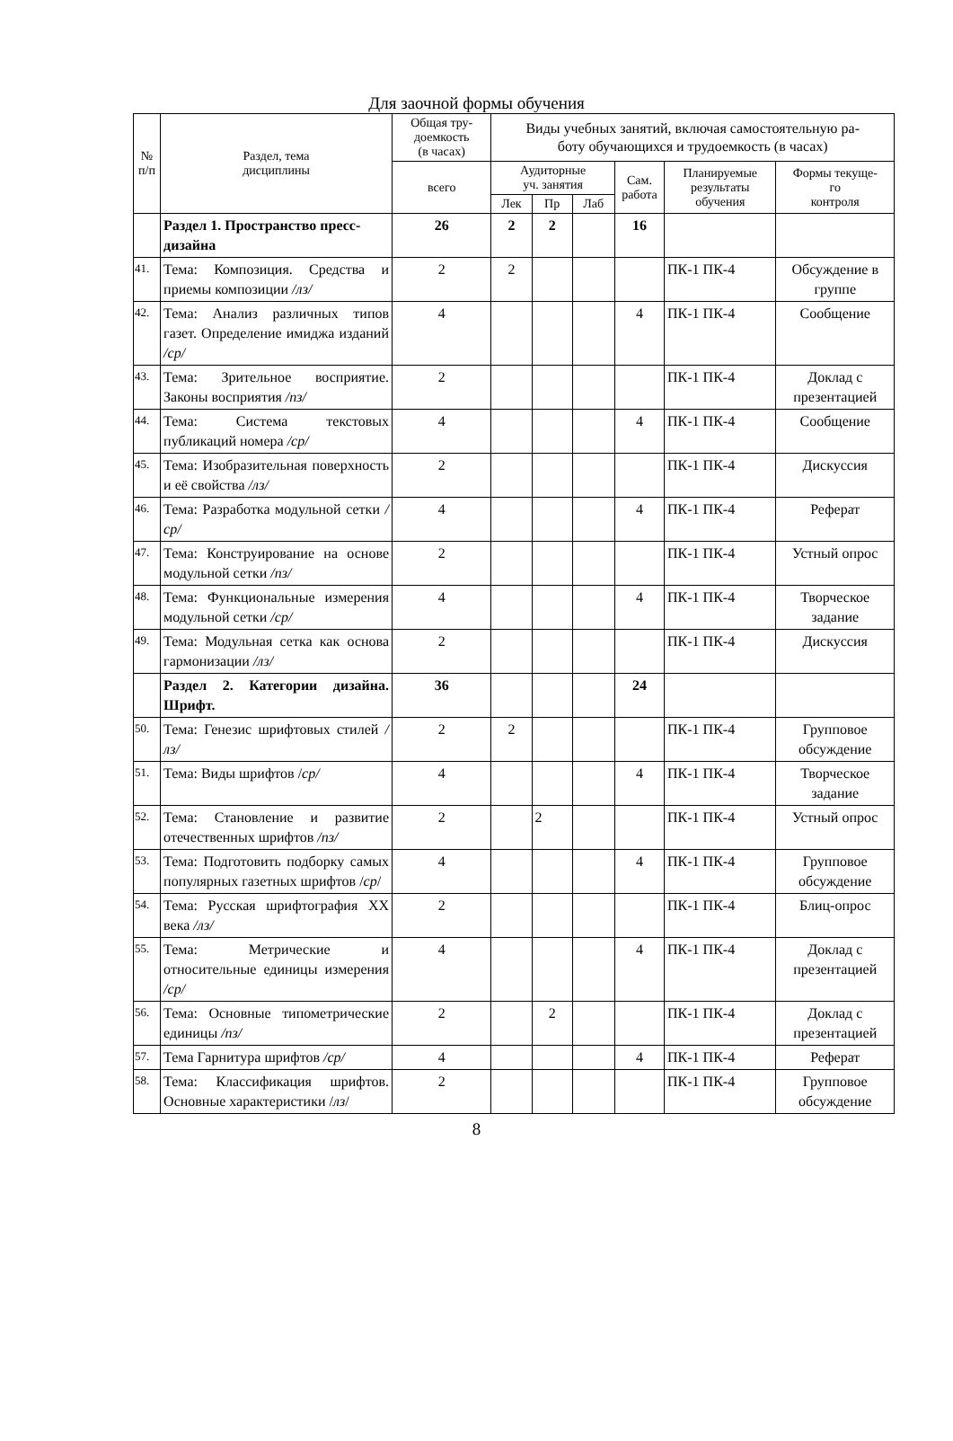Для заочной формы обучения
| № п/п | Раздел, тема дисциплины | Общая тру- доемкость (в часах) | Виды учебных занятий, включая самостоятельную ра- боту обучающихся и трудоемкость (в часах) | | | | | |
| --- | --- | --- | --- | --- | --- | --- | --- | --- |
| | | всего | Аудиторные уч. занятия | | | Сам. работа | Планируемые результаты обучения | Формы текуще- го контроля |
| | | | Лек | Пр | Лаб | | | |
| | Раздел 1. Пространство пресс-дизайна | 26 | 2 | 2 | | 16 | | |
| 41. | Тема: Композиция. Средства и приемы композиции /лз/ | 2 | 2 | | | | ПК-1 ПК-4 | Обсуждение в группе |
| 42. | Тема: Анализ различных типов газет. Определение имиджа изданий /ср/ | 4 | | | | 4 | ПК-1 ПК-4 | Сообщение |
| 43. | Тема: Зрительное восприятие. Законы восприятия /пз/ | 2 | | | | | ПК-1 ПК-4 | Доклад с презентацией |
| 44. | Тема: Система текстовых публикаций номера /ср/ | 4 | | | | 4 | ПК-1 ПК-4 | Сообщение |
| 45. | Тема: Изобразительная поверхность и её свойства /лз/ | 2 | | | | | ПК-1 ПК-4 | Дискуссия |
| 46. | Тема: Разработка модульной сетки / ср/ | 4 | | | | 4 | ПК-1 ПК-4 | Реферат |
| 47. | Тема: Конструирование на основе модульной сетки /пз/ | 2 | | | | | ПК-1 ПК-4 | Устный опрос |
| 48. | Тема: Функциональные измерения модульной сетки /ср/ | 4 | | | | 4 | ПК-1 ПК-4 | Творческое задание |
| 49. | Тема: Модульная сетка как основа гармонизации /лз/ | 2 | | | | | ПК-1 ПК-4 | Дискуссия |
| | Раздел 2. Категории дизайна. Шрифт. | 36 | | | | 24 | | |
| 50. | Тема: Генезис шрифтовых стилей /лз/ | 2 | 2 | | | | ПК-1 ПК-4 | Групповое обсуждение |
| 51. | Тема: Виды шрифтов / ср/ | 4 | | | | 4 | ПК-1 ПК-4 | Творческое задание |
| 52. | Тема: Становление и развитие отечественных шрифтов /пз/ | 2 | | 2 | | | ПК-1 ПК-4 | Устный опрос |
| 53. | Тема: Подготовить подборку самых популярных газетных шрифтов / ср / | 4 | | | | 4 | ПК-1 ПК-4 | Групповое обсуждение |
| 54. | Тема: Русская шрифтография XX века /лз/ | 2 | | | | | ПК-1 ПК-4 | Блиц-опрос |
| 55. | Тема: Метрические и относительные единицы измерения /ср/ | 4 | | | | 4 | ПК-1 ПК-4 | Доклад с презентацией |
| 56. | Тема: Основные типометрические единицы /пз/ | 2 | | 2 | | | ПК-1 ПК-4 | Доклад с презентацией |
| 57. | Тема Гарнитура шрифтов /ср/ | 4 | | | | 4 | ПК-1 ПК-4 | Реферат |
| 58. | Тема: Классификация шрифтов. Основные характеристики / лз / | 2 | | | | | ПК-1 ПК-4 | Групповое обсуждение |
8